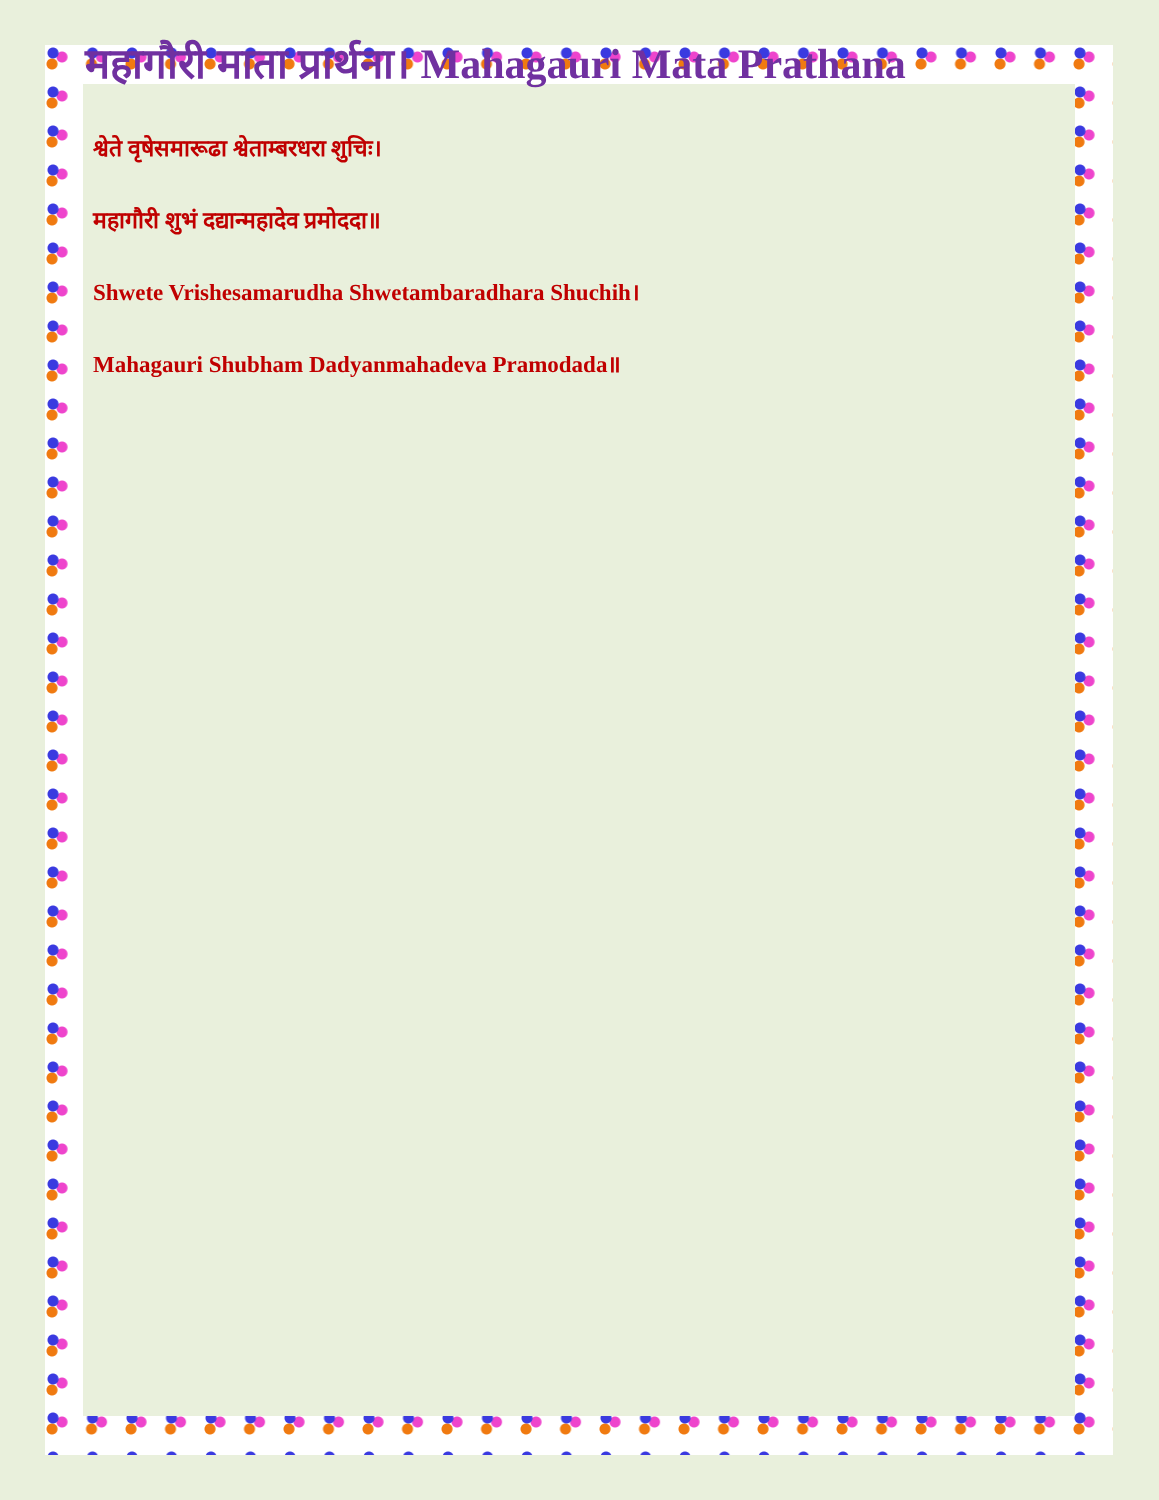महागौरी माता प्रार्थना। Mahagauri Mata Prathana
श्वेते वृषेसमारूढा श्वेताम्बरधरा शुचिः।
महागौरी शुभं दद्यान्महादेव प्रमोददा॥
Shwete Vrishesamarudha Shwetambaradhara Shuchih।
Mahagauri Shubham Dadyanmahadeva Pramodada॥